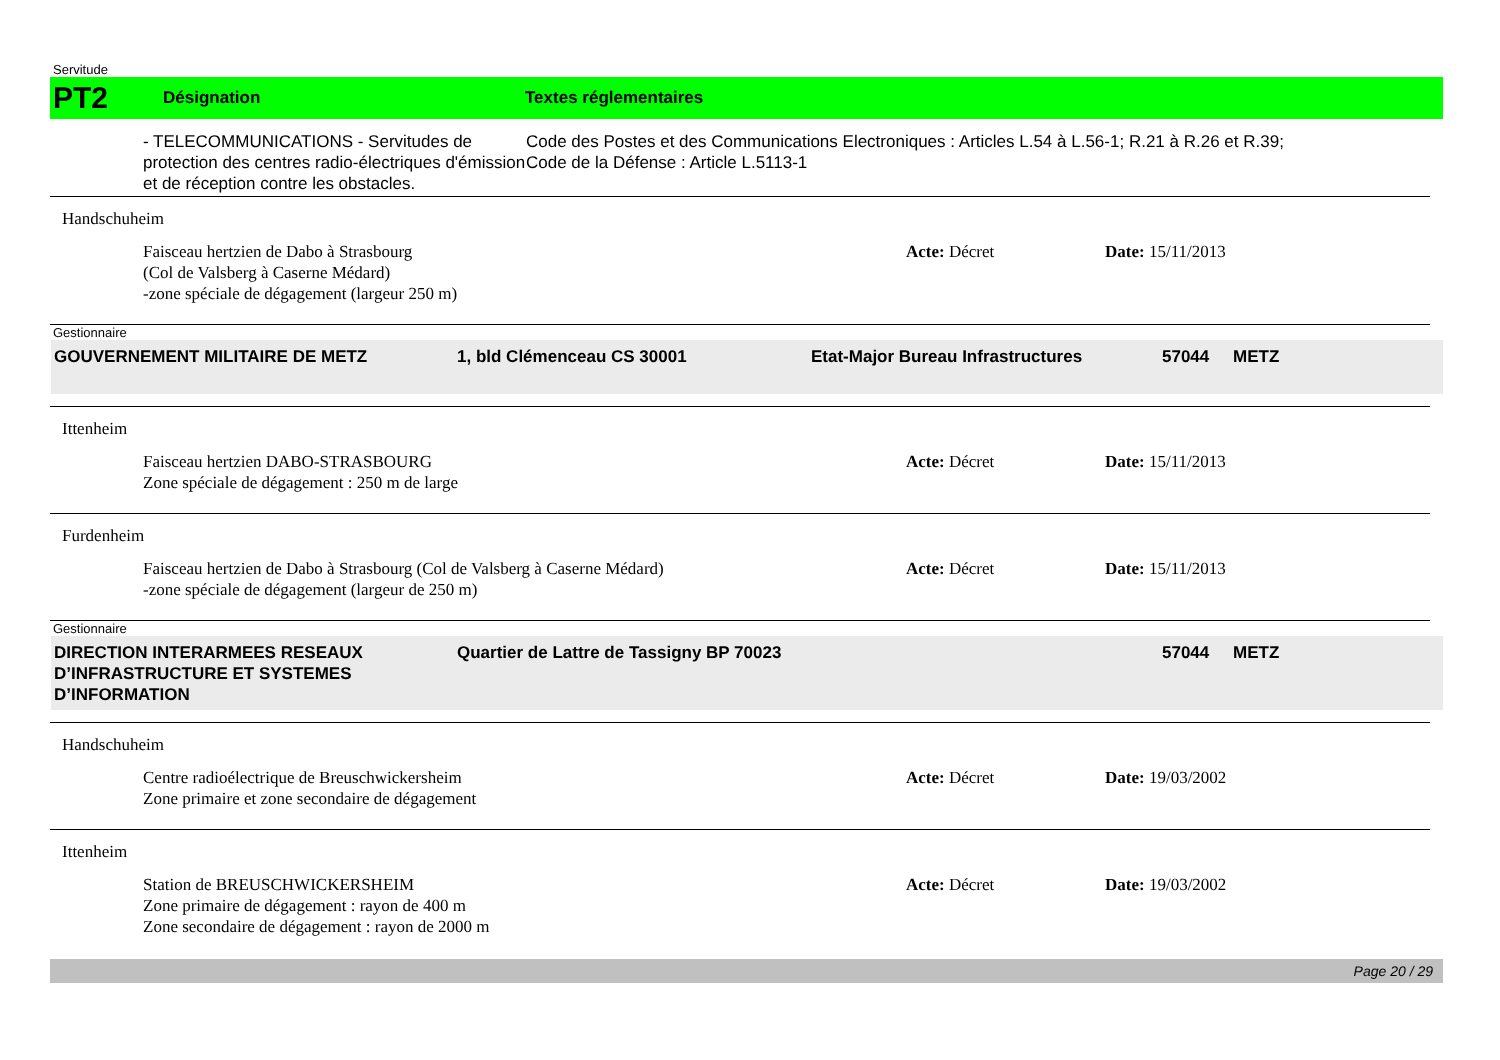Servitude
PT2
Désignation Textes réglementaires
- TELECOMMUNICATIONS - Servitudes de protection des centres radio-électriques d'émission et de réception contre les obstacles.
Code des Postes et des Communications Electroniques : Articles L.54 à L.56-1; R.21 à R.26 et R.39;
Code de la Défense : Article L.5113-1
Handschuheim
Faisceau hertzien de Dabo à Strasbourg
(Col de Valsberg à Caserne Médard)
-zone spéciale de dégagement (largeur 250 m)
Acte: Décret Date: 15/11/2013
Gestionnaire
GOUVERNEMENT MILITAIRE DE METZ 1, bld Clémenceau CS 30001 Etat-Major Bureau Infrastructures 57044 METZ
Ittenheim
Faisceau hertzien DABO-STRASBOURG
Zone spéciale de dégagement : 250 m de large
Acte: Décret Date: 15/11/2013
Furdenheim
Faisceau hertzien de Dabo à Strasbourg (Col de Valsberg à Caserne Médard)
-zone spéciale de dégagement (largeur de 250 m)
Acte: Décret Date: 15/11/2013
Gestionnaire
DIRECTION INTERARMEES RESEAUX D’INFRASTRUCTURE ET SYSTEMES D’INFORMATION
Quartier de Lattre de Tassigny BP 70023 57044 METZ
Handschuheim
Centre radioélectrique de Breuschwickersheim
Zone primaire et zone secondaire de dégagement
Acte: Décret Date: 19/03/2002
Ittenheim
Station de BREUSCHWICKERSHEIM
Zone primaire de dégagement : rayon de 400 m
Zone secondaire de dégagement : rayon de 2000 m
Acte: Décret Date: 19/03/2002
Page 20 / 29